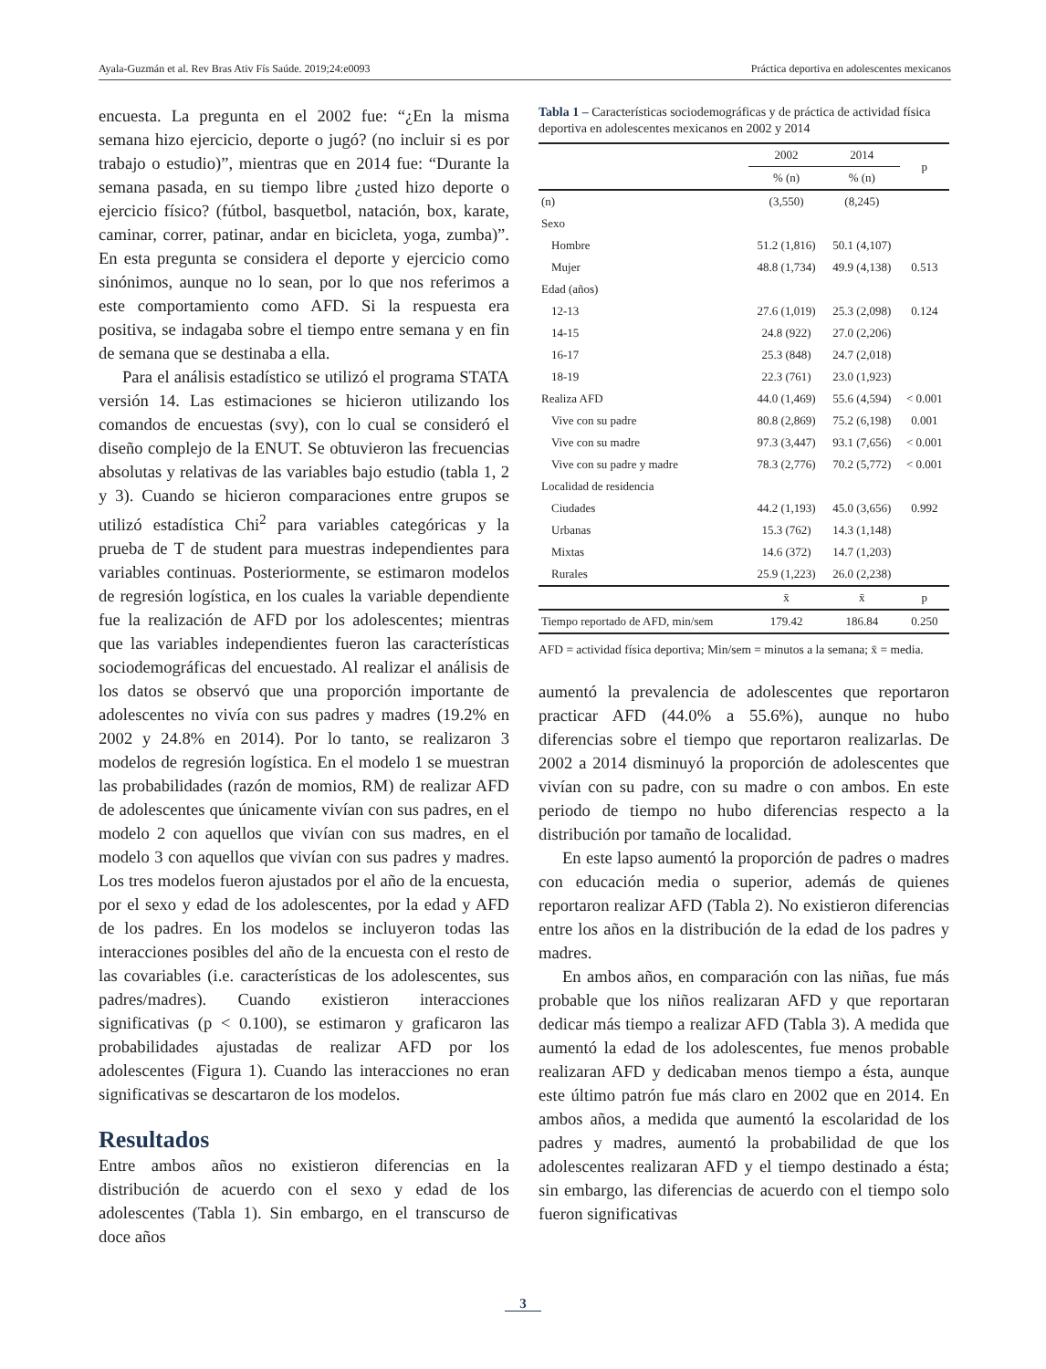Ayala-Guzmán et al. Rev Bras Ativ Fís Saúde. 2019;24:e0093 Práctica deportiva en adolescentes mexicanos
encuesta. La pregunta en el 2002 fue: “¿En la misma semana hizo ejercicio, deporte o jugó? (no incluir si es por trabajo o estudio)”, mientras que en 2014 fue: “Durante la semana pasada, en su tiempo libre ¿usted hizo deporte o ejercicio físico? (fútbol, basquetbol, natación, box, karate, caminar, correr, patinar, andar en bicicleta, yoga, zumba)”. En esta pregunta se considera el deporte y ejercicio como sinónimos, aunque no lo sean, por lo que nos referimos a este comportamiento como AFD. Si la respuesta era positiva, se indagaba sobre el tiempo entre semana y en fin de semana que se destinaba a ella.
Para el análisis estadístico se utilizó el programa STATA versión 14. Las estimaciones se hicieron utilizando los comandos de encuestas (svy), con lo cual se consideró el diseño complejo de la ENUT. Se obtuvieron las frecuencias absolutas y relativas de las variables bajo estudio (tabla 1, 2 y 3). Cuando se hicieron comparaciones entre grupos se utilizó estadística Chi<sup>2</sup> para variables categóricas y la prueba de T de student para muestras independientes para variables continuas. Posteriormente, se estimaron modelos de regresión logística, en los cuales la variable dependiente fue la realización de AFD por los adolescentes; mientras que las variables independientes fueron las características sociodemográficas del encuestado. Al realizar el análisis de los datos se observó que una proporción importante de adolescentes no vivía con sus padres y madres (19.2% en 2002 y 24.8% en 2014). Por lo tanto, se realizaron 3 modelos de regresión logística. En el modelo 1 se muestran las probabilidades (razón de momios, RM) de realizar AFD de adolescentes que únicamente vivían con sus padres, en el modelo 2 con aquellos que vivían con sus madres, en el modelo 3 con aquellos que vivían con sus padres y madres. Los tres modelos fueron ajustados por el año de la encuesta, por el sexo y edad de los adolescentes, por la edad y AFD de los padres. En los modelos se incluyeron todas las interacciones posibles del año de la encuesta con el resto de las covariables (i.e. características de los adolescentes, sus padres/madres). Cuando existieron interacciones significativas (p < 0.100), se estimaron y graficaron las probabilidades ajustadas de realizar AFD por los adolescentes (Figura 1). Cuando las interacciones no eran significativas se descartaron de los modelos.
Resultados
Entre ambos años no existieron diferencias en la distribución de acuerdo con el sexo y edad de los adolescentes (Tabla 1). Sin embargo, en el transcurso de doce años
Tabla 1 – Características sociodemográficas y de práctica de actividad física deportiva en adolescentes mexicanos en 2002 y 2014
| | 2002 | 2014 | p |
| --- | --- | --- | --- |
| | % (n) | % (n) | |
| (n) | (3,550) | (8,245) | |
| Sexo | | | |
| Hombre | 51.2 (1,816) | 50.1 (4,107) | |
| Mujer | 48.8 (1,734) | 49.9 (4,138) | 0.513 |
| Edad (años) | | | |
| 12-13 | 27.6 (1,019) | 25.3 (2,098) | 0.124 |
| 14-15 | 24.8 (922) | 27.0 (2,206) | |
| 16-17 | 25.3 (848) | 24.7 (2,018) | |
| 18-19 | 22.3 (761) | 23.0 (1,923) | |
| Realiza AFD | 44.0 (1,469) | 55.6 (4,594) | < 0.001 |
| Vive con su padre | 80.8 (2,869) | 75.2 (6,198) | 0.001 |
| Vive con su madre | 97.3 (3,447) | 93.1 (7,656) | < 0.001 |
| Vive con su padre y madre | 78.3 (2,776) | 70.2 (5,772) | < 0.001 |
| Localidad de residencia | | | |
| Ciudades | 44.2 (1,193) | 45.0 (3,656) | 0.992 |
| Urbanas | 15.3 (762) | 14.3 (1,148) | |
| Mixtas | 14.6 (372) | 14.7 (1,203) | |
| Rurales | 25.9 (1,223) | 26.0 (2,238) | |
| | x̄ | x̄ | p |
| Tiempo reportado de AFD, min/sem | 179.42 | 186.84 | 0.250 |
AFD = actividad física deportiva; Min/sem = minutos a la semana; x̄ = media.
aumentó la prevalencia de adolescentes que reportaron practicar AFD (44.0% a 55.6%), aunque no hubo diferencias sobre el tiempo que reportaron realizarlas. De 2002 a 2014 disminuyó la proporción de adolescentes que vivían con su padre, con su madre o con ambos. En este periodo de tiempo no hubo diferencias respecto a la distribución por tamaño de localidad.
En este lapso aumentó la proporción de padres o madres con educación media o superior, además de quienes reportaron realizar AFD (Tabla 2). No existieron diferencias entre los años en la distribución de la edad de los padres y madres.
En ambos años, en comparación con las niñas, fue más probable que los niños realizaran AFD y que reportaran dedicar más tiempo a realizar AFD (Tabla 3). A medida que aumentó la edad de los adolescentes, fue menos probable realizaran AFD y dedicaban menos tiempo a ésta, aunque este último patrón fue más claro en 2002 que en 2014. En ambos años, a medida que aumentó la escolaridad de los padres y madres, aumentó la probabilidad de que los adolescentes realizaran AFD y el tiempo destinado a ésta; sin embargo, las diferencias de acuerdo con el tiempo solo fueron significativas
3